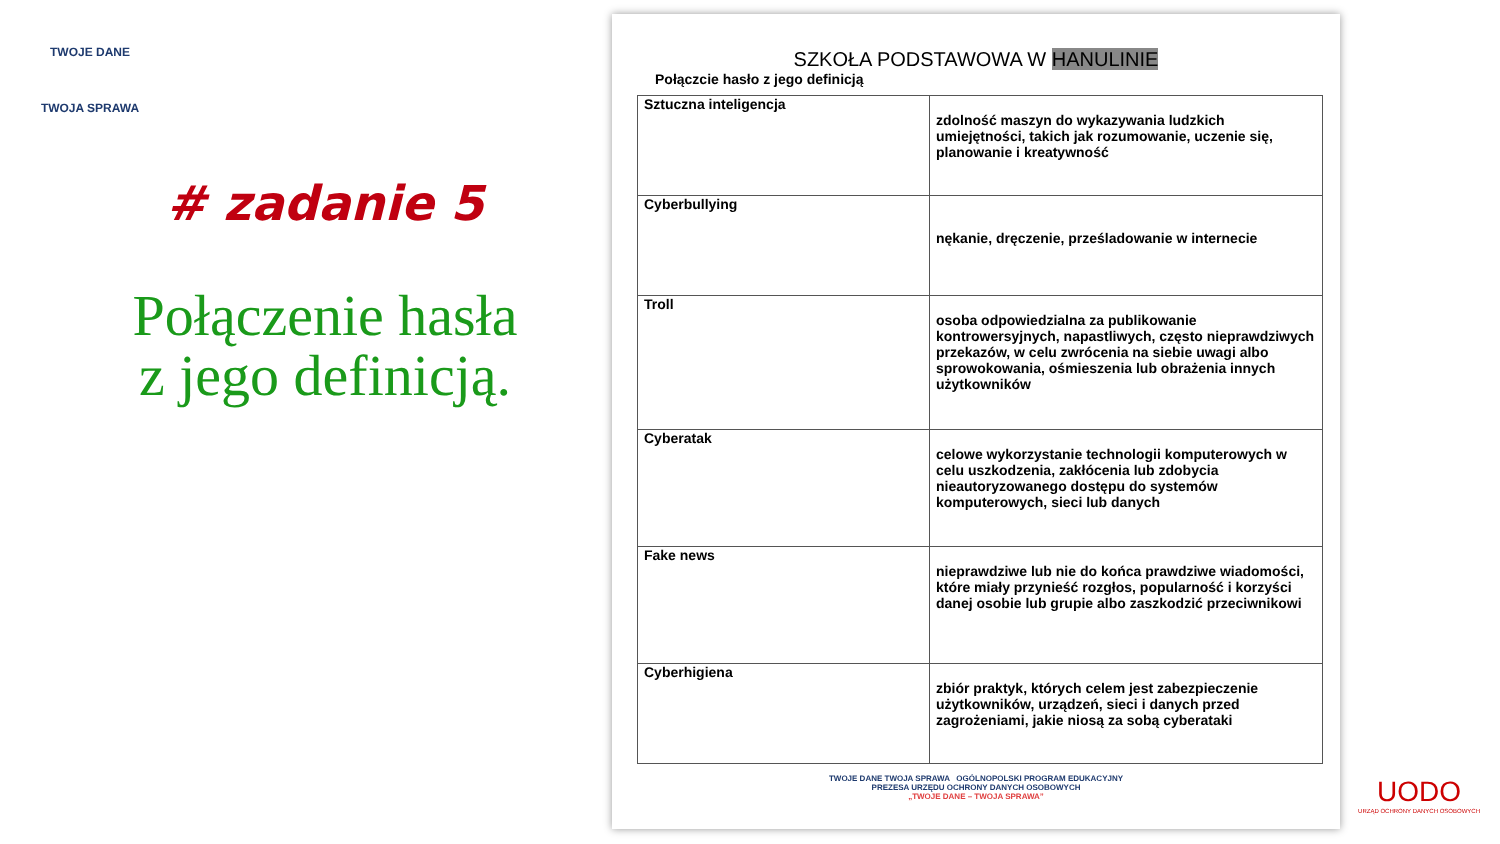TWOJE DANE
TWOJA SPRAWA
# zadanie 5
Połączenie hasła
z jego definicją.
SZKOŁA PODSTAWOWA W HANULINIE
Połączcie hasło z jego definicją
| Sztuczna inteligencja | zdolność maszyn do wykazywania ludzkich umiejętności, takich jak rozumowanie, uczenie się, planowanie i kreatywność |
| Cyberbullying | nękanie, dręczenie, prześladowanie w internecie |
| Troll | osoba odpowiedzialna za publikowanie kontrowersyjnych, napastliwych, często nieprawdziwych przekazów, w celu zwrócenia na siebie uwagi albo sprowokowania, ośmieszenia lub obrażenia innych użytkowników |
| Cyberatak | celowe wykorzystanie technologii komputerowych w celu uszkodzenia, zakłócenia lub zdobycia nieautoryzowanego dostępu do systemów komputerowych, sieci lub danych |
| Fake news | nieprawdziwe lub nie do końca prawdziwe wiadomości, które miały przynieść rozgłos, popularność i korzyści danej osobie lub grupie albo zaszkodzić przeciwnikowi |
| Cyberhigiena | zbiór praktyk, których celem jest zabezpieczenie użytkowników, urządzeń, sieci i danych przed zagrożeniami, jakie niosą za sobą cyberataki |
TWOJE DANE TWOJA SPRAWA OGÓLNOPOLSKI PROGRAM EDUKACYJNY
PREZESA URZĘDU OCHRONY DANYCH OSOBOWYCH
„TWOJE DANE – TWOJA SPRAWA”
UODO
URZĄD OCHRONY DANYCH OSOBOWYCH